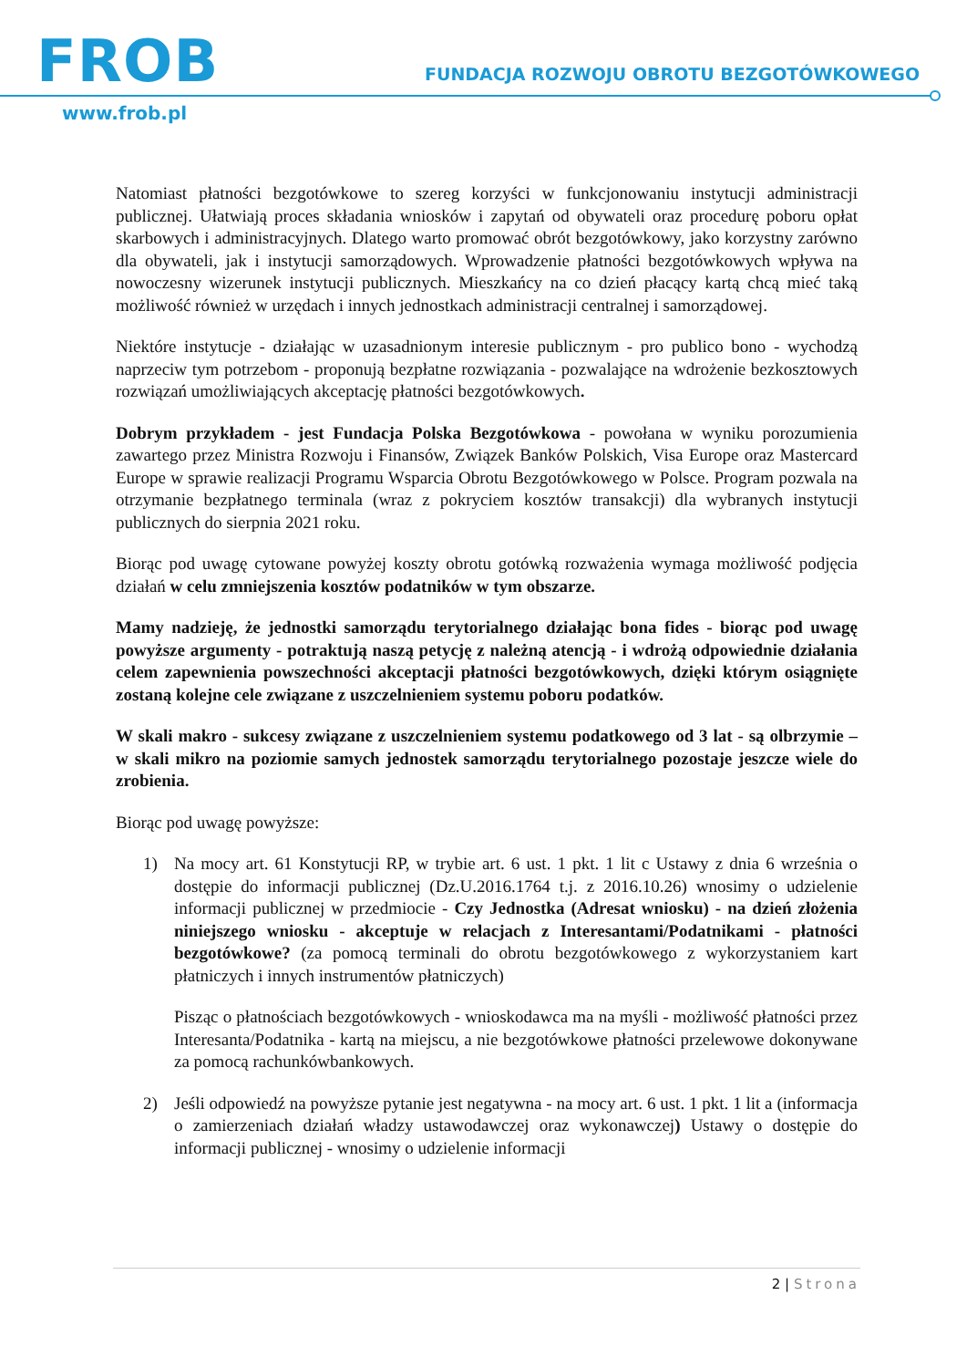FROB
FUNDACJA ROZWOJU OBROTU BEZGOTÓWKOWEGO
www.frob.pl
Natomiast płatności bezgotówkowe to szereg korzyści w funkcjonowaniu instytucji administracji publicznej. Ułatwiają proces składania wniosków i zapytań od obywateli oraz procedurę poboru opłat skarbowych i administracyjnych. Dlatego warto promować obrót bezgotówkowy, jako korzystny zarówno dla obywateli, jak i instytucji samorządowych. Wprowadzenie płatności bezgotówkowych wpływa na nowoczesny wizerunek instytucji publicznych. Mieszkańcy na co dzień płacący kartą chcą mieć taką możliwość również w urzędach i innych jednostkach administracji centralnej i samorządowej.
Niektóre instytucje - działając w uzasadnionym interesie publicznym - pro publico bono - wychodzą naprzeciw tym potrzebom - proponują bezpłatne rozwiązania - pozwalające na wdrożenie bezkosztowych rozwiązań umożliwiających akceptację płatności bezgotówkowych.
Dobrym przykładem - jest Fundacja Polska Bezgotówkowa - powołana w wyniku porozumienia zawartego przez Ministra Rozwoju i Finansów, Związek Banków Polskich, Visa Europe oraz Mastercard Europe w sprawie realizacji Programu Wsparcia Obrotu Bezgotówkowego w Polsce. Program pozwala na otrzymanie bezpłatnego terminala (wraz z pokryciem kosztów transakcji) dla wybranych instytucji publicznych do sierpnia 2021 roku.
Biorąc pod uwagę cytowane powyżej koszty obrotu gotówką rozważenia wymaga możliwość podjęcia działań w celu zmniejszenia kosztów podatników w tym obszarze.
Mamy nadzieję, że jednostki samorządu terytorialnego działając bona fides - biorąc pod uwagę powyższe argumenty - potraktują naszą petycję z należną atencją - i wdrożą odpowiednie działania celem zapewnienia powszechności akceptacji płatności bezgotówkowych, dzięki którym osiągnięte zostaną kolejne cele związane z uszczelnieniem systemu poboru podatków.
W skali makro - sukcesy związane z uszczelnieniem systemu podatkowego od 3 lat - są olbrzymie – w skali mikro na poziomie samych jednostek samorządu terytorialnego pozostaje jeszcze wiele do zrobienia.
Biorąc pod uwagę powyższe:
1) Na mocy art. 61 Konstytucji RP, w trybie art. 6 ust. 1 pkt. 1 lit c Ustawy z dnia 6 września o dostępie do informacji publicznej (Dz.U.2016.1764 t.j. z 2016.10.26) wnosimy o udzielenie informacji publicznej w przedmiocie - Czy Jednostka (Adresat wniosku) - na dzień złożenia niniejszego wniosku - akceptuje w relacjach z Interesantami/Podatnikami - płatności bezgotówkowe? (za pomocą terminali do obrotu bezgotówkowego z wykorzystaniem kart płatniczych i innych instrumentów płatniczych)
Pisząc o płatnościach bezgotówkowych - wnioskodawca ma na myśli - możliwość płatności przez Interesanta/Podatnika - kartą na miejscu, a nie bezgotówkowe płatności przelewowe dokonywane za pomocą rachunkówbankowych.
2) Jeśli odpowiedź na powyższe pytanie jest negatywna - na mocy art. 6 ust. 1 pkt. 1 lit a (informacja o zamierzeniach działań władzy ustawodawczej oraz wykonawczej) Ustawy o dostępie do informacji publicznej - wnosimy o udzielenie informacji
2 | Strona